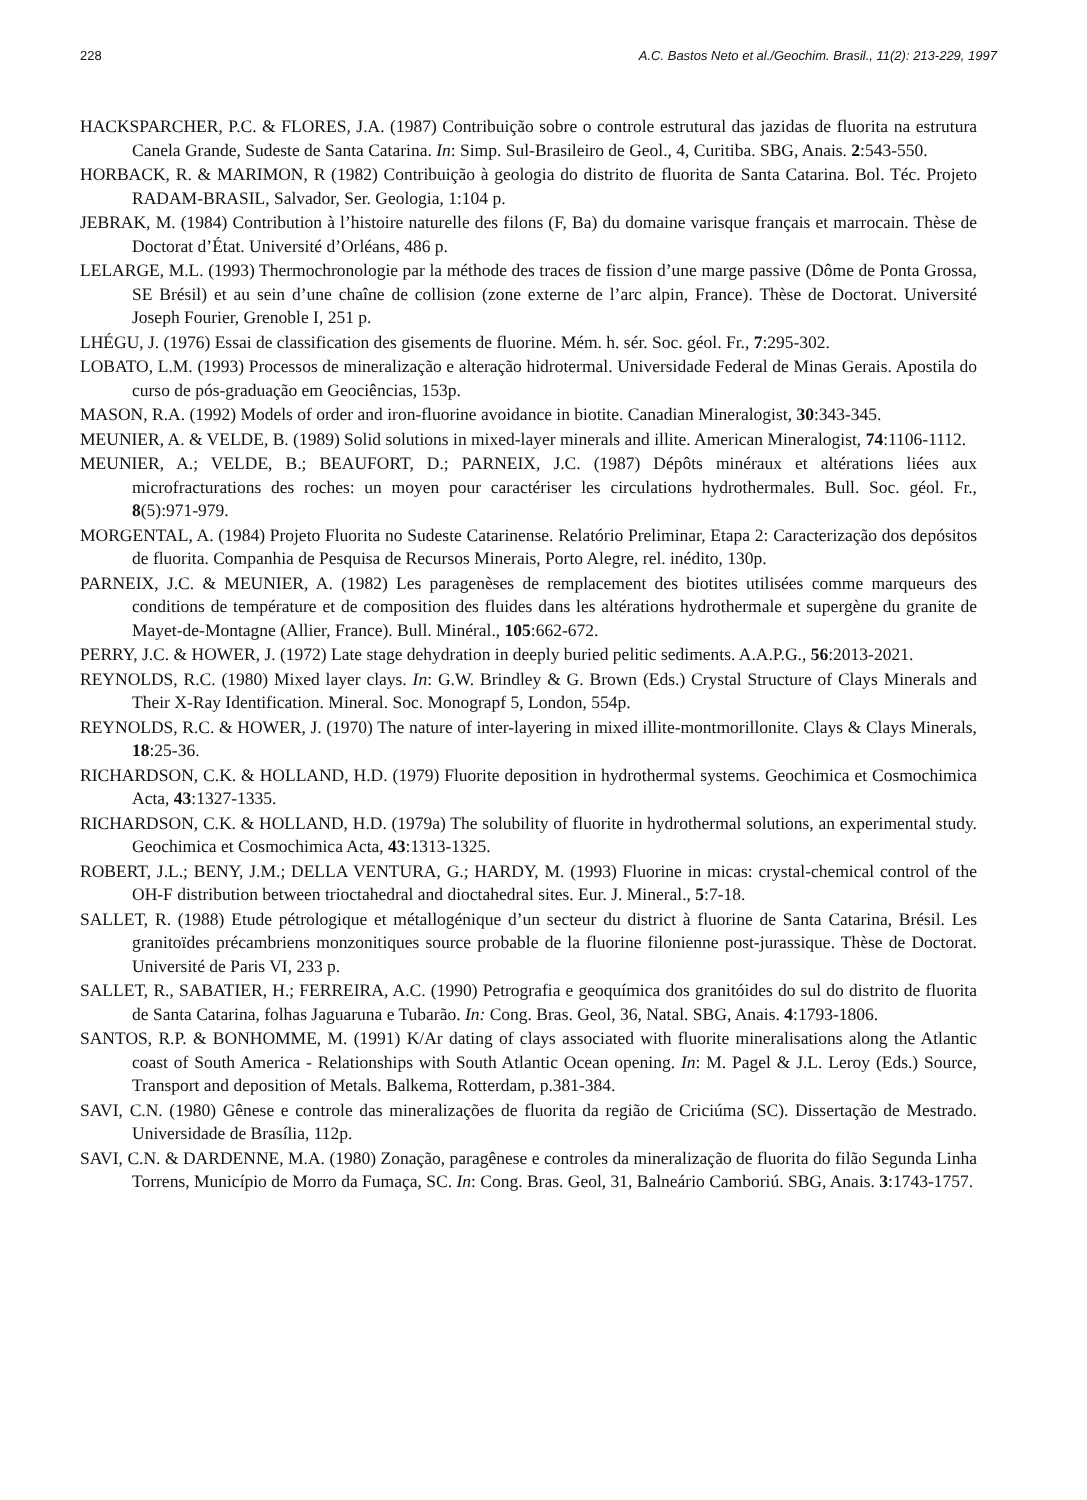228 A.C. Bastos Neto et al./Geochim. Brasil., 11(2): 213-229, 1997
HACKSPARCHER, P.C. & FLORES, J.A. (1987) Contribuição sobre o controle estrutural das jazidas de fluorita na estrutura Canela Grande, Sudeste de Santa Catarina. In: Simp. Sul-Brasileiro de Geol., 4, Curitiba. SBG, Anais. 2:543-550.
HORBACK, R. & MARIMON, R (1982) Contribuição à geologia do distrito de fluorita de Santa Catarina. Bol. Téc. Projeto RADAM-BRASIL, Salvador, Ser. Geologia, 1:104 p.
JEBRAK, M. (1984) Contribution à l’histoire naturelle des filons (F, Ba) du domaine varisque français et marrocain. Thèse de Doctorat d’État. Université d’Orléans, 486 p.
LELARGE, M.L. (1993) Thermochronologie par la méthode des traces de fission d’une marge passive (Dôme de Ponta Grossa, SE Brésil) et au sein d’une chaîne de collision (zone externe de l’arc alpin, France). Thèse de Doctorat. Université Joseph Fourier, Grenoble I, 251 p.
LHÉGU, J. (1976) Essai de classification des gisements de fluorine. Mém. h. sér. Soc. géol. Fr., 7:295-302.
LOBATO, L.M. (1993) Processos de mineralização e alteração hidrotermal. Universidade Federal de Minas Gerais. Apostila do curso de pós-graduação em Geociências, 153p.
MASON, R.A. (1992) Models of order and iron-fluorine avoidance in biotite. Canadian Mineralogist, 30:343-345.
MEUNIER, A. & VELDE, B. (1989) Solid solutions in mixed-layer minerals and illite. American Mineralogist, 74:1106-1112.
MEUNIER, A.; VELDE, B.; BEAUFORT, D.; PARNEIX, J.C. (1987) Dépôts minéraux et altérations liées aux microfracturations des roches: un moyen pour caractériser les circulations hydrothermales. Bull. Soc. géol. Fr., 8(5):971-979.
MORGENTAL, A. (1984) Projeto Fluorita no Sudeste Catarinense. Relatório Preliminar, Etapa 2: Caracterização dos depósitos de fluorita. Companhia de Pesquisa de Recursos Minerais, Porto Alegre, rel. inédito, 130p.
PARNEIX, J.C. & MEUNIER, A. (1982) Les paragenèses de remplacement des biotites utilisées comme marqueurs des conditions de température et de composition des fluides dans les altérations hydrothermale et supergène du granite de Mayet-de-Montagne (Allier, France). Bull. Minéral., 105:662-672.
PERRY, J.C. & HOWER, J. (1972) Late stage dehydration in deeply buried pelitic sediments. A.A.P.G., 56:2013-2021.
REYNOLDS, R.C. (1980) Mixed layer clays. In: G.W. Brindley & G. Brown (Eds.) Crystal Structure of Clays Minerals and Their X-Ray Identification. Mineral. Soc. Monograpf 5, London, 554p.
REYNOLDS, R.C. & HOWER, J. (1970) The nature of inter-layering in mixed illite-montmorillonite. Clays & Clays Minerals, 18:25-36.
RICHARDSON, C.K. & HOLLAND, H.D. (1979) Fluorite deposition in hydrothermal systems. Geochimica et Cosmochimica Acta, 43:1327-1335.
RICHARDSON, C.K. & HOLLAND, H.D. (1979a) The solubility of fluorite in hydrothermal solutions, an experimental study. Geochimica et Cosmochimica Acta, 43:1313-1325.
ROBERT, J.L.; BENY, J.M.; DELLA VENTURA, G.; HARDY, M. (1993) Fluorine in micas: crystal-chemical control of the OH-F distribution between trioctahedral and dioctahedral sites. Eur. J. Mineral., 5:7-18.
SALLET, R. (1988) Etude pétrologique et métallogénique d’un secteur du district à fluorine de Santa Catarina, Brésil. Les granitoïdes précambriens monzonitiques source probable de la fluorine filonienne post-jurassique. Thèse de Doctorat. Université de Paris VI, 233 p.
SALLET, R., SABATIER, H.; FERREIRA, A.C. (1990) Petrografia e geoquímica dos granitóides do sul do distrito de fluorita de Santa Catarina, folhas Jaguaruna e Tubarão. In: Cong. Bras. Geol, 36, Natal. SBG, Anais. 4:1793-1806.
SANTOS, R.P. & BONHOMME, M. (1991) K/Ar dating of clays associated with fluorite mineralisations along the Atlantic coast of South America - Relationships with South Atlantic Ocean opening. In: M. Pagel & J.L. Leroy (Eds.) Source, Transport and deposition of Metals. Balkema, Rotterdam, p.381-384.
SAVI, C.N. (1980) Gênese e controle das mineralizações de fluorita da região de Criciúma (SC). Dissertação de Mestrado. Universidade de Brasília, 112p.
SAVI, C.N. & DARDENNE, M.A. (1980) Zonação, paragênese e controles da mineralização de fluorita do filão Segunda Linha Torrens, Município de Morro da Fumaça, SC. In: Cong. Bras. Geol, 31, Balneário Camboriú. SBG, Anais. 3:1743-1757.